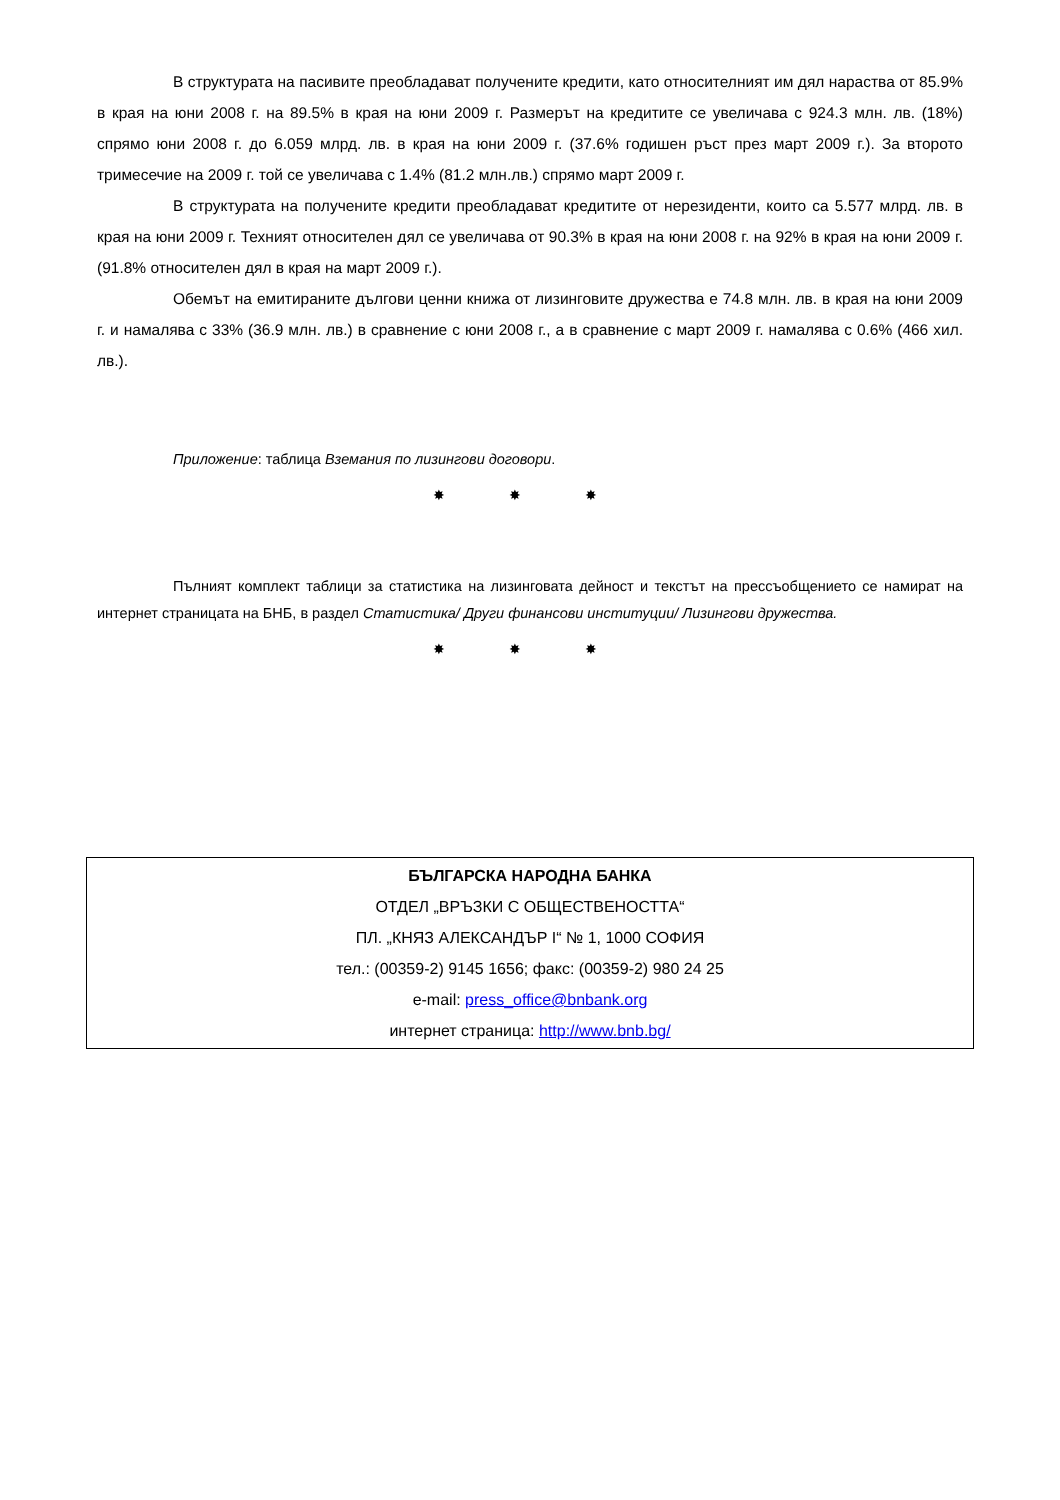В структурата на пасивите преобладават получените кредити, като относителният им дял нараства от 85.9% в края на юни 2008 г. на 89.5% в края на юни 2009 г. Размерът на кредитите се увеличава с 924.3 млн. лв. (18%) спрямо юни 2008 г. до 6.059 млрд. лв. в края на юни 2009 г. (37.6% годишен ръст през март 2009 г.). За второто тримесечие на 2009 г. той се увеличава с 1.4% (81.2 млн.лв.) спрямо март 2009 г.
В структурата на получените кредити преобладават кредитите от нерезиденти, които са 5.577 млрд. лв. в края на юни 2009 г. Техният относителен дял се увеличава от 90.3% в края на юни 2008 г. на 92% в края на юни 2009 г. (91.8% относителен дял в края на март 2009 г.).
Обемът на емитираните дългови ценни книжа от лизинговите дружества е 74.8 млн. лв. в края на юни 2009 г. и намалява с 33% (36.9 млн. лв.) в сравнение с юни 2008 г., а в сравнение с март 2009 г. намалява с 0.6% (466 хил. лв.).
Приложение: таблица Вземания по лизингови договори.
✸ ✸ ✸
Пълният комплект таблици за статистика на лизинговата дейност и текстът на прессъобщението се намират на интернет страницата на БНБ, в раздел Статистика/ Други финансови институции/ Лизингови дружества.
✸ ✸ ✸
БЪЛГАРСКА НАРОДНА БАНКА
ОТДЕЛ „ВРЪЗКИ С ОБЩЕСТВЕНОСТТА“
ПЛ. „КНЯЗ АЛЕКСАНДЪР I“ № 1, 1000 СОФИЯ
тел.: (00359-2) 9145 1656; факс: (00359-2) 980 24 25
e-mail: press_office@bnbank.org
интернет страница: http://www.bnb.bg/